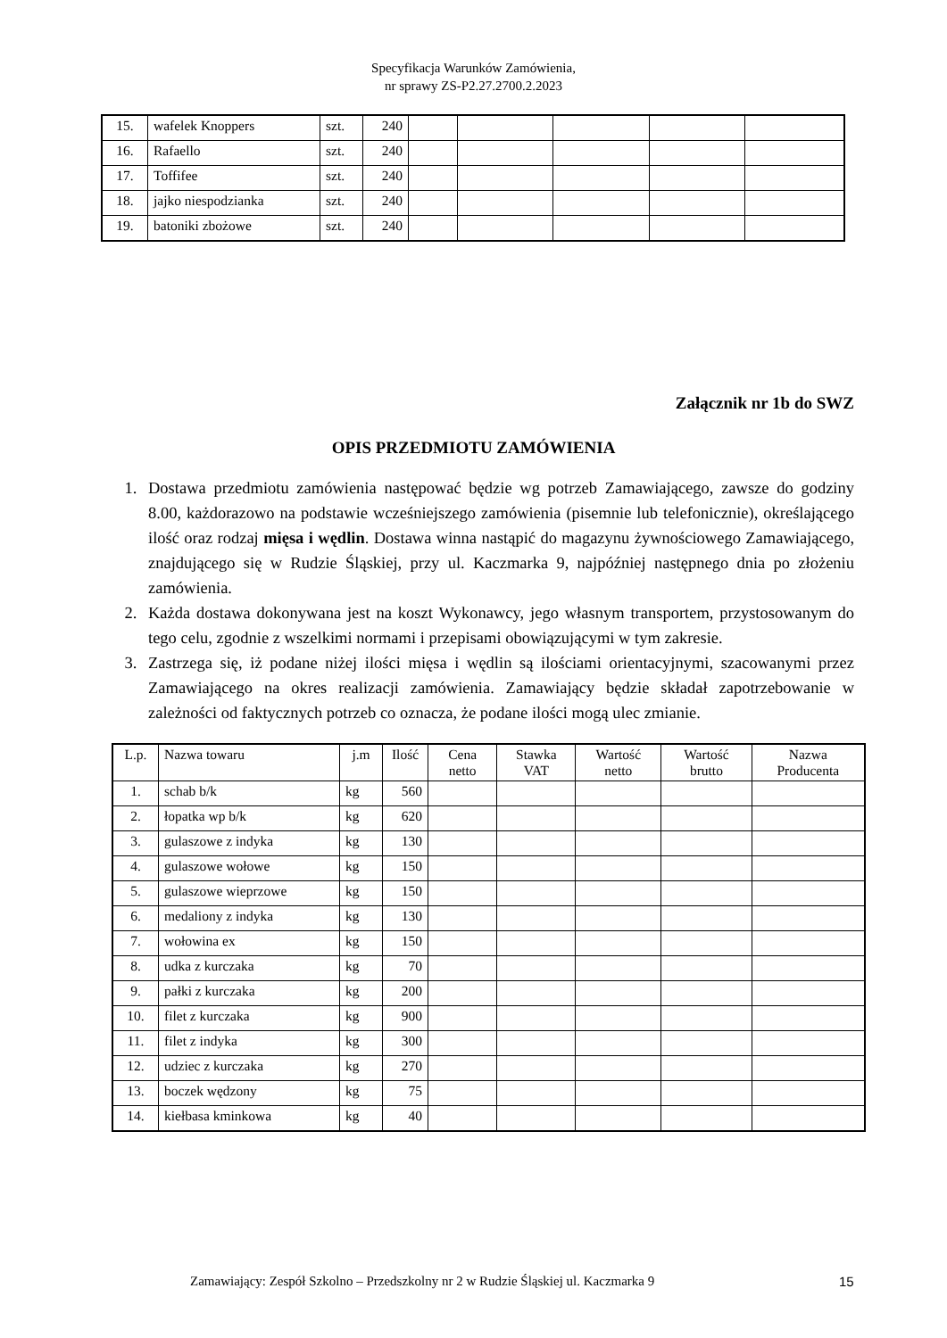Specyfikacja Warunków Zamówienia,
nr sprawy ZS-P2.27.2700.2.2023
| 15. | wafelek Knoppers | szt. | 240 | | | | | |
| 16. | Rafaello | szt. | 240 | | | | | |
| 17. | Toffifee | szt. | 240 | | | | | |
| 18. | jajko niespodzianka | szt. | 240 | | | | | |
| 19. | batoniki zbożowe | szt. | 240 | | | | | |
Załącznik nr 1b do SWZ
OPIS PRZEDMIOTU ZAMÓWIENIA
1. Dostawa przedmiotu zamówienia następować będzie wg potrzeb Zamawiającego, zawsze do godziny 8.00, każdorazowo na podstawie wcześniejszego zamówienia (pisemnie lub telefonicznie), określającego ilość oraz rodzaj mięsa i wędlin. Dostawa winna nastąpić do magazynu żywnościowego Zamawiającego, znajdującego się w Rudzie Śląskiej, przy ul. Kaczmarka 9, najpóźniej następnego dnia po złożeniu zamówienia.
2. Każda dostawa dokonywana jest na koszt Wykonawcy, jego własnym transportem, przystosowanym do tego celu, zgodnie z wszelkimi normami i przepisami obowiązującymi w tym zakresie.
3. Zastrzega się, iż podane niżej ilości mięsa i wędlin są ilościami orientacyjnymi, szacowanymi przez Zamawiającego na okres realizacji zamówienia. Zamawiający będzie składał zapotrzebowanie w zależności od faktycznych potrzeb co oznacza, że podane ilości mogą ulec zmianie.
| L.p. | Nazwa towaru | j.m | Ilość | Cena netto | Stawka VAT | Wartość netto | Wartość brutto | Nazwa Producenta |
| --- | --- | --- | --- | --- | --- | --- | --- | --- |
| 1. | schab b/k | kg | 560 | | | | | |
| 2. | łopatka wp b/k | kg | 620 | | | | | |
| 3. | gulaszowe z indyka | kg | 130 | | | | | |
| 4. | gulaszowe wołowe | kg | 150 | | | | | |
| 5. | gulaszowe wieprzowe | kg | 150 | | | | | |
| 6. | medaliony z indyka | kg | 130 | | | | | |
| 7. | wołowina ex | kg | 150 | | | | | |
| 8. | udka z kurczaka | kg | 70 | | | | | |
| 9. | pałki z kurczaka | kg | 200 | | | | | |
| 10. | filet z kurczaka | kg | 900 | | | | | |
| 11. | filet z indyka | kg | 300 | | | | | |
| 12. | udziec z kurczaka | kg | 270 | | | | | |
| 13. | boczek wędzony | kg | 75 | | | | | |
| 14. | kiełbasa kminkowa | kg | 40 | | | | | |
Zamawiający: Zespół Szkolno – Przedszkolny nr 2 w Rudzie Śląskiej ul. Kaczmarka 9
15